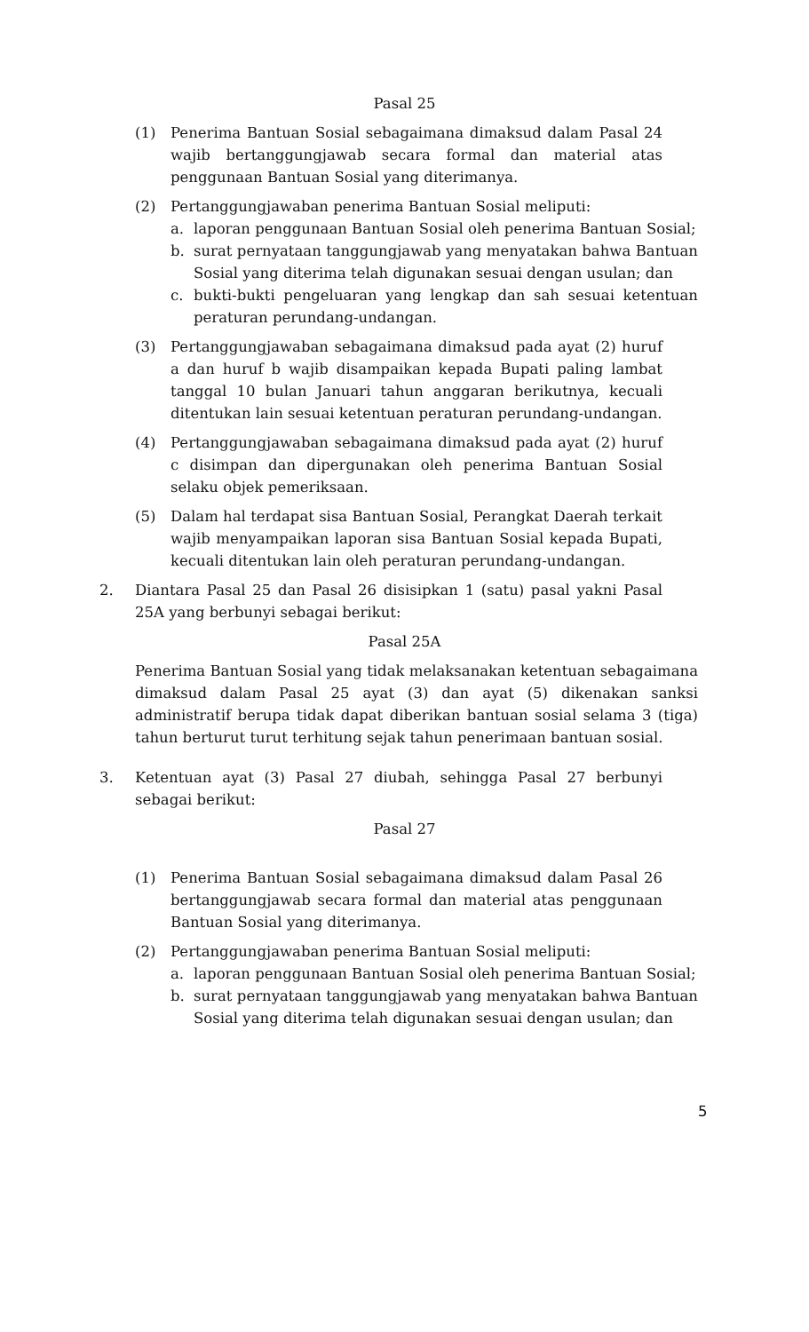Pasal 25
(1) Penerima Bantuan Sosial sebagaimana dimaksud dalam Pasal 24 wajib bertanggungjawab secara formal dan material atas penggunaan Bantuan Sosial yang diterimanya.
(2) Pertanggungjawaban penerima Bantuan Sosial meliputi:
a. laporan penggunaan Bantuan Sosial oleh penerima Bantuan Sosial;
b. surat pernyataan tanggungjawab yang menyatakan bahwa Bantuan Sosial yang diterima telah digunakan sesuai dengan usulan; dan
c. bukti-bukti pengeluaran yang lengkap dan sah sesuai ketentuan peraturan perundang-undangan.
(3) Pertanggungjawaban sebagaimana dimaksud pada ayat (2) huruf a dan huruf b wajib disampaikan kepada Bupati paling lambat tanggal 10 bulan Januari tahun anggaran berikutnya, kecuali ditentukan lain sesuai ketentuan peraturan perundang-undangan.
(4) Pertanggungjawaban sebagaimana dimaksud pada ayat (2) huruf c disimpan dan dipergunakan oleh penerima Bantuan Sosial selaku objek pemeriksaan.
(5) Dalam hal terdapat sisa Bantuan Sosial, Perangkat Daerah terkait wajib menyampaikan laporan sisa Bantuan Sosial kepada Bupati, kecuali ditentukan lain oleh peraturan perundang-undangan.
2. Diantara Pasal 25 dan Pasal 26 disisipkan 1 (satu) pasal yakni Pasal 25A yang berbunyi sebagai berikut:
Pasal 25A
Penerima Bantuan Sosial yang tidak melaksanakan ketentuan sebagaimana dimaksud dalam Pasal 25 ayat (3) dan ayat (5) dikenakan sanksi administratif berupa tidak dapat diberikan bantuan sosial selama 3 (tiga) tahun berturut turut terhitung sejak tahun penerimaan bantuan sosial.
3. Ketentuan ayat (3) Pasal 27 diubah, sehingga Pasal 27 berbunyi sebagai berikut:
Pasal 27
(1) Penerima Bantuan Sosial sebagaimana dimaksud dalam Pasal 26 bertanggungjawab secara formal dan material atas penggunaan Bantuan Sosial yang diterimanya.
(2) Pertanggungjawaban penerima Bantuan Sosial meliputi:
a. laporan penggunaan Bantuan Sosial oleh penerima Bantuan Sosial;
b. surat pernyataan tanggungjawab yang menyatakan bahwa Bantuan Sosial yang diterima telah digunakan sesuai dengan usulan; dan
5